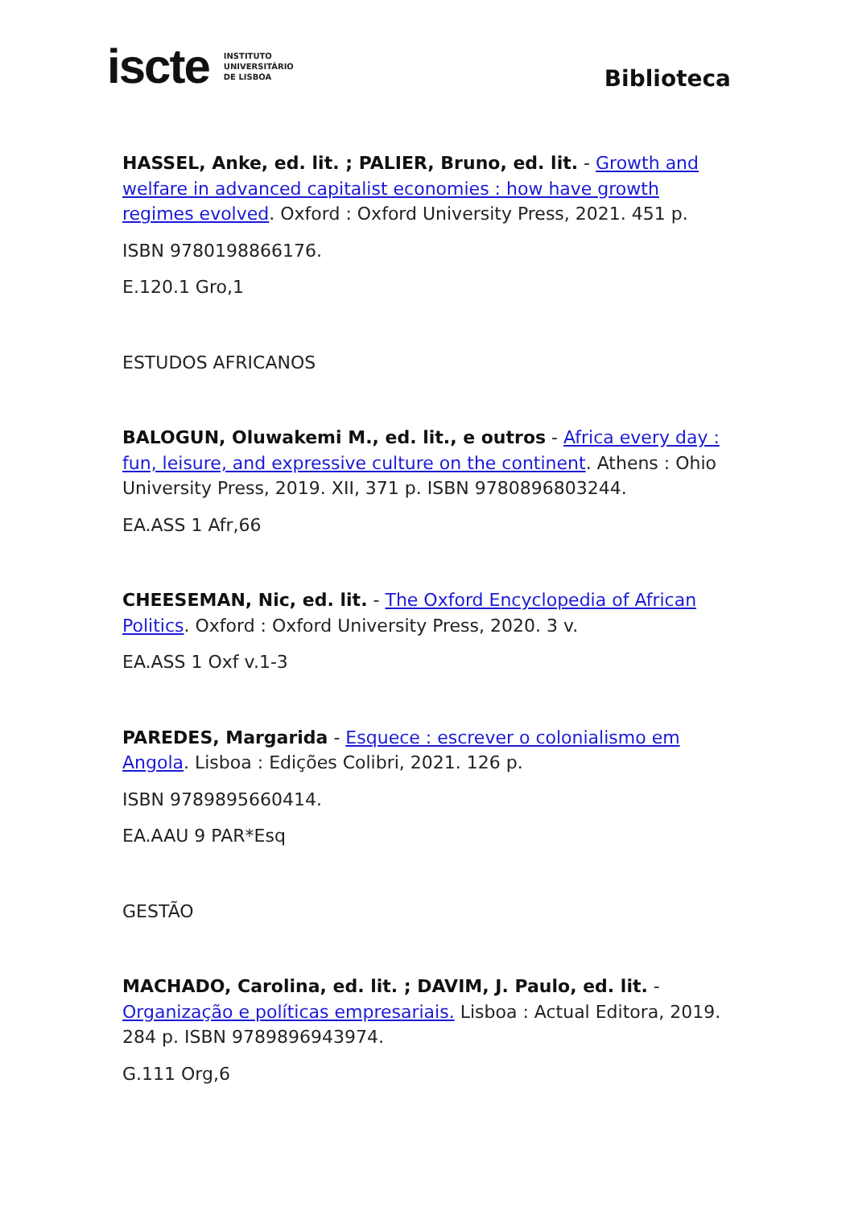iscte INSTITUTO
UNIVERSITÁRIO
DE LISBOA
Biblioteca
HASSEL, Anke, ed. lit. ; PALIER, Bruno, ed. lit. - Growth and welfare in advanced capitalist economies : how have growth regimes evolved. Oxford : Oxford University Press, 2021. 451 p.
ISBN 9780198866176.
E.120.1 Gro,1
ESTUDOS AFRICANOS
BALOGUN, Oluwakemi M., ed. lit., e outros - Africa every day : fun, leisure, and expressive culture on the continent. Athens : Ohio University Press, 2019. XII, 371 p. ISBN 9780896803244.
EA.ASS 1 Afr,66
CHEESEMAN, Nic, ed. lit. - The Oxford Encyclopedia of African Politics. Oxford : Oxford University Press, 2020. 3 v.
EA.ASS 1 Oxf v.1-3
PAREDES, Margarida - Esquece : escrever o colonialismo em Angola. Lisboa : Edições Colibri, 2021. 126 p.
ISBN 9789895660414.
EA.AAU 9 PAR*Esq
GESTÃO
MACHADO, Carolina, ed. lit. ; DAVIM, J. Paulo, ed. lit. - Organização e políticas empresariais. Lisboa : Actual Editora, 2019. 284 p. ISBN 9789896943974.
G.111 Org,6